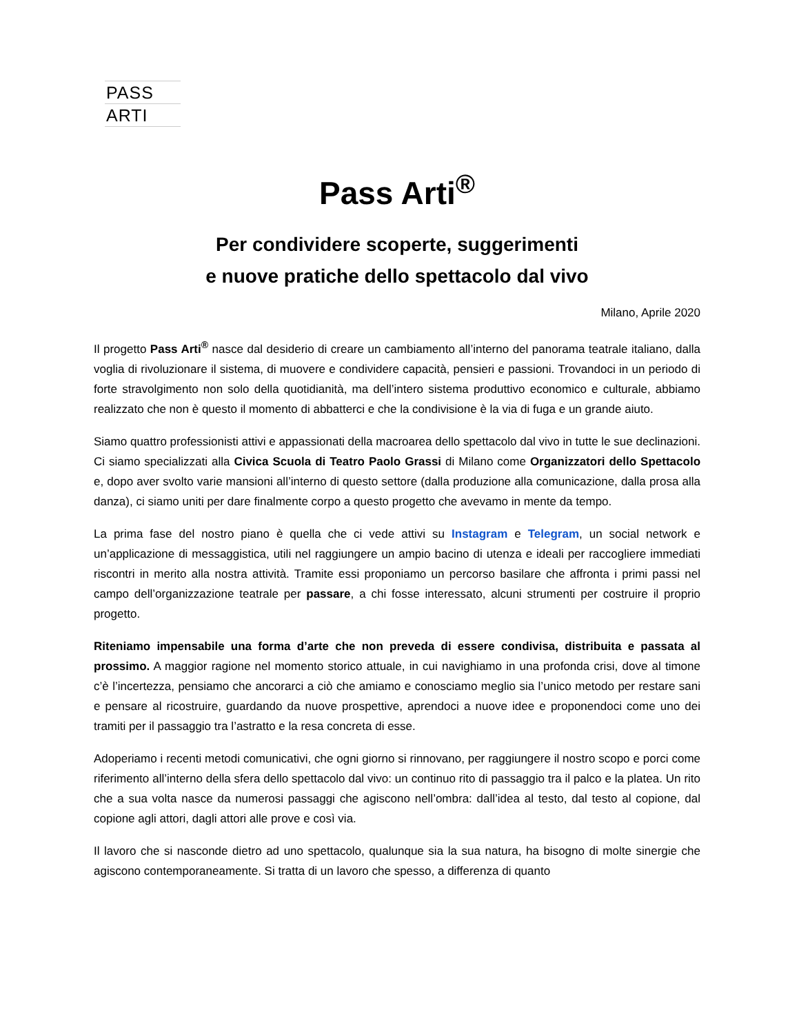PASS
ARTI
Pass Arti<sup>®</sup>
Per condividere scoperte, suggerimenti
e nuove pratiche dello spettacolo dal vivo
Milano, Aprile 2020
Il progetto Pass Arti<sup>®</sup> nasce dal desiderio di creare un cambiamento all’interno del panorama teatrale italiano, dalla voglia di rivoluzionare il sistema, di muovere e condividere capacità, pensieri e passioni. Trovandoci in un periodo di forte stravolgimento non solo della quotidianità, ma dell’intero sistema produttivo economico e culturale, abbiamo realizzato che non è questo il momento di abbatterci e che la condivisione è la via di fuga e un grande aiuto.
Siamo quattro professionisti attivi e appassionati della macroarea dello spettacolo dal vivo in tutte le sue declinazioni. Ci siamo specializzati alla Civica Scuola di Teatro Paolo Grassi di Milano come Organizzatori dello Spettacolo e, dopo aver svolto varie mansioni all’interno di questo settore (dalla produzione alla comunicazione, dalla prosa alla danza), ci siamo uniti per dare finalmente corpo a questo progetto che avevamo in mente da tempo.
La prima fase del nostro piano è quella che ci vede attivi su Instagram e Telegram, un social network e un’applicazione di messaggistica, utili nel raggiungere un ampio bacino di utenza e ideali per raccogliere immediati riscontri in merito alla nostra attività. Tramite essi proponiamo un percorso basilare che affronta i primi passi nel campo dell’organizzazione teatrale per passare, a chi fosse interessato, alcuni strumenti per costruire il proprio progetto.
Riteniamo impensabile una forma d’arte che non preveda di essere condivisa, distribuita e passata al prossimo. A maggior ragione nel momento storico attuale, in cui navighiamo in una profonda crisi, dove al timone c’è l’incertezza, pensiamo che ancorarci a ciò che amiamo e conosciamo meglio sia l’unico metodo per restare sani e pensare al ricostruire, guardando da nuove prospettive, aprendoci a nuove idee e proponendoci come uno dei tramiti per il passaggio tra l’astratto e la resa concreta di esse.
Adoperiamo i recenti metodi comunicativi, che ogni giorno si rinnovano, per raggiungere il nostro scopo e porci come riferimento all’interno della sfera dello spettacolo dal vivo: un continuo rito di passaggio tra il palco e la platea. Un rito che a sua volta nasce da numerosi passaggi che agiscono nell’ombra: dall’idea al testo, dal testo al copione, dal copione agli attori, dagli attori alle prove e così via.
Il lavoro che si nasconde dietro ad uno spettacolo, qualunque sia la sua natura, ha bisogno di molte sinergie che agiscono contemporaneamente. Si tratta di un lavoro che spesso, a differenza di quanto